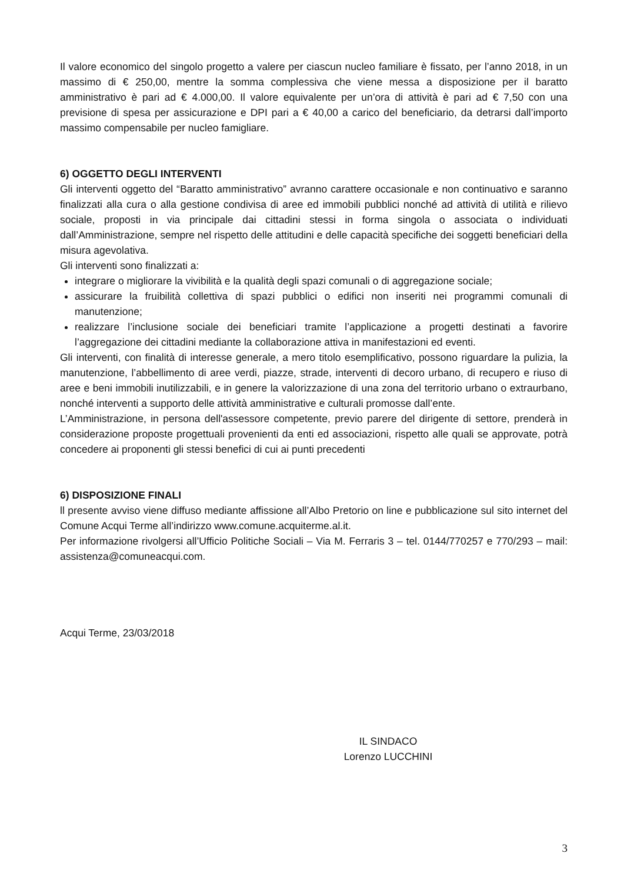Il valore economico del singolo progetto a valere per ciascun nucleo familiare è fissato, per l’anno 2018, in un massimo di € 250,00, mentre la somma complessiva che viene messa a disposizione per il baratto amministrativo è pari ad € 4.000,00. Il valore equivalente per un’ora di attività è pari ad € 7,50 con una previsione di spesa per assicurazione e DPI pari a € 40,00 a carico del beneficiario, da detrarsi dall’importo massimo compensabile per nucleo famigliare.
6) OGGETTO DEGLI INTERVENTI
Gli interventi oggetto del “Baratto amministrativo” avranno carattere occasionale e non continuativo e saranno finalizzati alla cura o alla gestione condivisa di aree ed immobili pubblici nonché ad attività di utilità e rilievo sociale, proposti in via principale dai cittadini stessi in forma singola o associata o individuati dall’Amministrazione, sempre nel rispetto delle attitudini e delle capacità specifiche dei soggetti beneficiari della misura agevolativa.
Gli interventi sono finalizzati a:
integrare o migliorare la vivibilità e la qualità degli spazi comunali o di aggregazione sociale;
assicurare la fruibilità collettiva di spazi pubblici o edifici non inseriti nei programmi comunali di manutenzione;
realizzare l’inclusione sociale dei beneficiari tramite l’applicazione a progetti destinati a favorire l’aggregazione dei cittadini mediante la collaborazione attiva in manifestazioni ed eventi.
Gli interventi, con finalità di interesse generale, a mero titolo esemplificativo, possono riguardare la pulizia, la manutenzione, l’abbellimento di aree verdi, piazze, strade, interventi di decoro urbano, di recupero e riuso di aree e beni immobili inutilizzabili, e in genere la valorizzazione di una zona del territorio urbano o extraurbano, nonché interventi a supporto delle attività amministrative e culturali promosse dall’ente.
L’Amministrazione, in persona dell'assessore competente, previo parere del dirigente di settore, prenderà in considerazione proposte progettuali provenienti da enti ed associazioni, rispetto alle quali se approvate, potrà concedere ai proponenti gli stessi benefici di cui ai punti precedenti
6) DISPOSIZIONE FINALI
ll presente avviso viene diffuso mediante affissione all’Albo Pretorio on line e pubblicazione sul sito internet del Comune Acqui Terme all’indirizzo www.comune.acquiterme.al.it.
Per informazione rivolgersi all’Ufficio Politiche Sociali – Via M. Ferraris 3 – tel. 0144/770257 e 770/293 – mail: assistenza@comuneacqui.com.
Acqui Terme, 23/03/2018
IL SINDACO
Lorenzo LUCCHINI
3